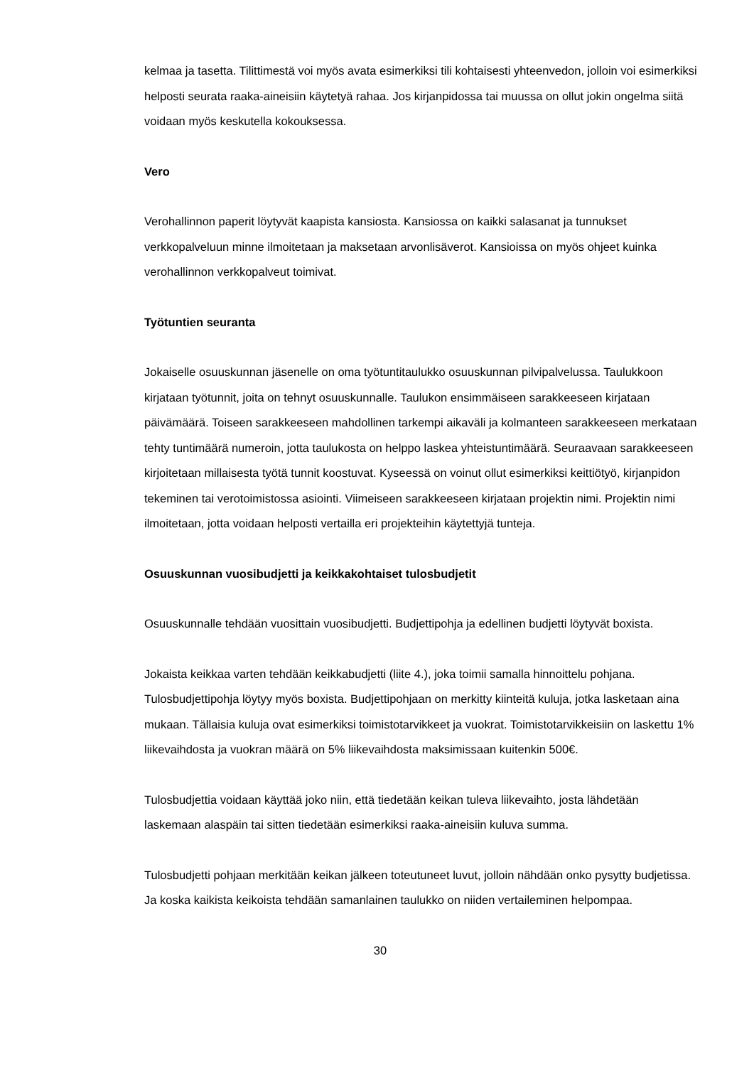kelmaa ja tasetta. Tilittimestä voi myös avata esimerkiksi tili kohtaisesti yhteenvedon, jolloin voi esimerkiksi helposti seurata raaka-aineisiin käytetyä rahaa. Jos kirjanpidossa tai muussa on ollut jokin ongelma siitä voidaan myös keskutella kokouksessa.
Vero
Verohallinnon paperit löytyvät kaapista kansiosta. Kansiossa on kaikki salasanat ja tunnukset verkkopalveluun minne ilmoitetaan ja maksetaan arvonlisäverot. Kansioissa on myös ohjeet kuinka verohallinnon verkkopalveut toimivat.
Työtuntien seuranta
Jokaiselle osuuskunnan jäsenelle on oma työtuntitaulukko osuuskunnan pilvipalvelussa. Taulukkoon kirjataan työtunnit, joita on tehnyt osuuskunnalle. Taulukon ensimmäiseen sarakkeeseen kirjataan päivämäärä. Toiseen sarakkeeseen mahdollinen tarkempi aikaväli ja kolmanteen sarakkeeseen merkataan tehty tuntimäärä numeroin, jotta taulukosta on helppo laskea yhteistuntimäärä. Seuraavaan sarakkeeseen kirjoitetaan millaisesta työtä tunnit koostuvat. Kyseessä on voinut ollut esimerkiksi keittiötyö, kirjanpidon tekeminen tai verotoimistossa asiointi. Viimeiseen sarakkeeseen kirjataan projektin nimi. Projektin nimi ilmoitetaan, jotta voidaan helposti vertailla eri projekteihin käytettyjä tunteja.
Osuuskunnan vuosibudjetti ja keikkakohtaiset tulosbudjetit
Osuuskunnalle tehdään vuosittain vuosibudjetti. Budjettipohja ja edellinen budjetti löytyvät boxista.
Jokaista keikkaa varten tehdään keikkabudjetti (liite 4.), joka toimii samalla hinnoittelu pohjana. Tulosbudjettipohja löytyy myös boxista. Budjettipohjaan on merkitty kiinteitä kuluja, jotka lasketaan aina mukaan. Tällaisia kuluja ovat esimerkiksi toimistotarvikkeet ja vuokrat. Toimistotarvikkeisiin on laskettu 1% liikevaihdosta ja vuokran määrä on 5% liikevaihdosta maksimissaan kuitenkin 500€.
Tulosbudjettia voidaan käyttää joko niin, että tiedetään keikan tuleva liikevaihto, josta lähdetään laskemaan alaspäin tai sitten tiedetään esimerkiksi raaka-aineisiin kuluva summa.
Tulosbudjetti pohjaan merkitään keikan jälkeen toteutuneet luvut, jolloin nähdään onko pysytty budjetissa. Ja koska kaikista keikoista tehdään samanlainen taulukko on niiden vertaileminen helpompaa.
30